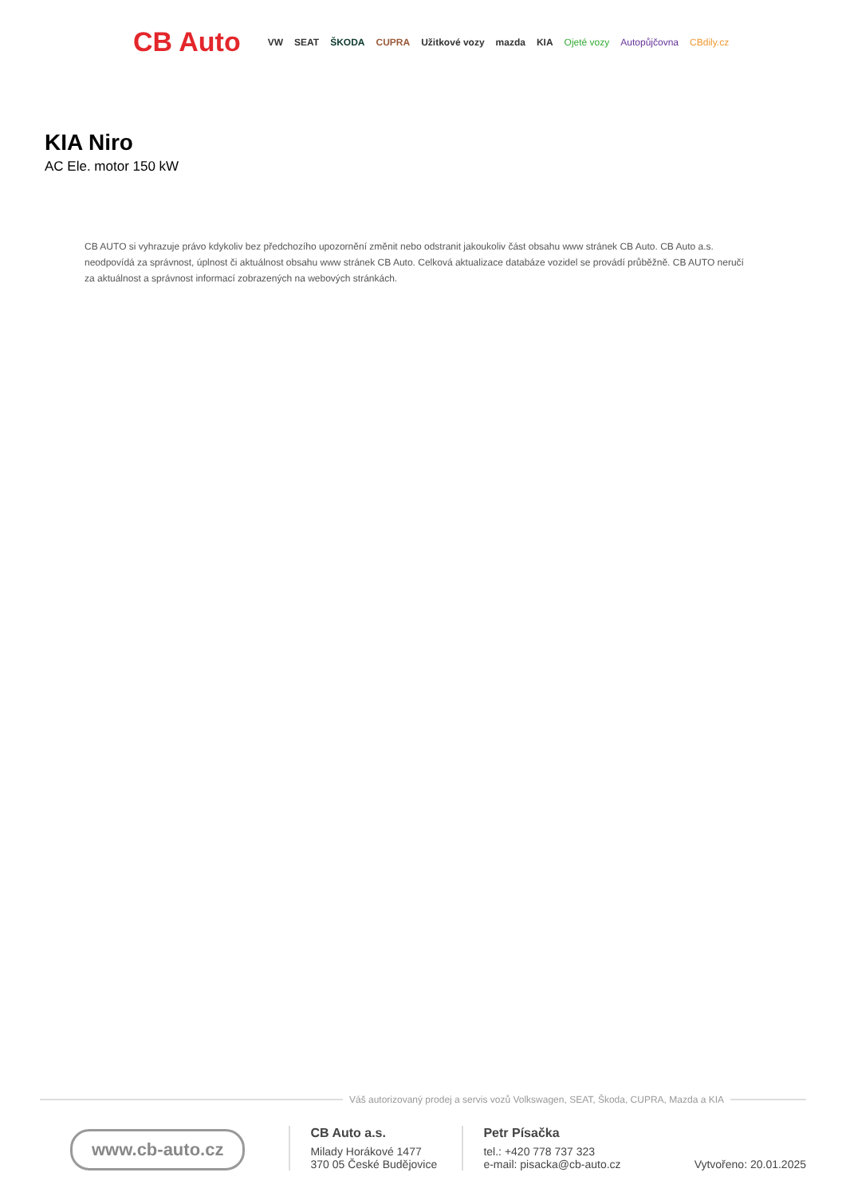CB Auto VW SEAT ŠKODA CUPRA Užitkové vozy mazda KIA Ojeté vozy Autopůjčovna CBdily.cz
KIA Niro
AC Ele. motor 150 kW
CB AUTO si vyhrazuje právo kdykoliv bez předchozího upozornění změnit nebo odstranit jakoukoliv část obsahu www stránek CB Auto. CB Auto a.s. neodpovídá za správnost, úplnost či aktuálnost obsahu www stránek CB Auto. Celková aktualizace databáze vozidel se provádí průběžně. CB AUTO neručí za aktuálnost a správnost informací zobrazených na webových stránkách.
Váš autorizovaný prodej a servis vozů Volkswagen, SEAT, Škoda, CUPRA, Mazda a KIA
www.cb-auto.cz
CB Auto a.s.
Milady Horákové 1477
370 05 České Budějovice
Petr Písačka
tel.: +420 778 737 323
e-mail: pisacka@cb-auto.cz
Vytvořeno: 20.01.2025